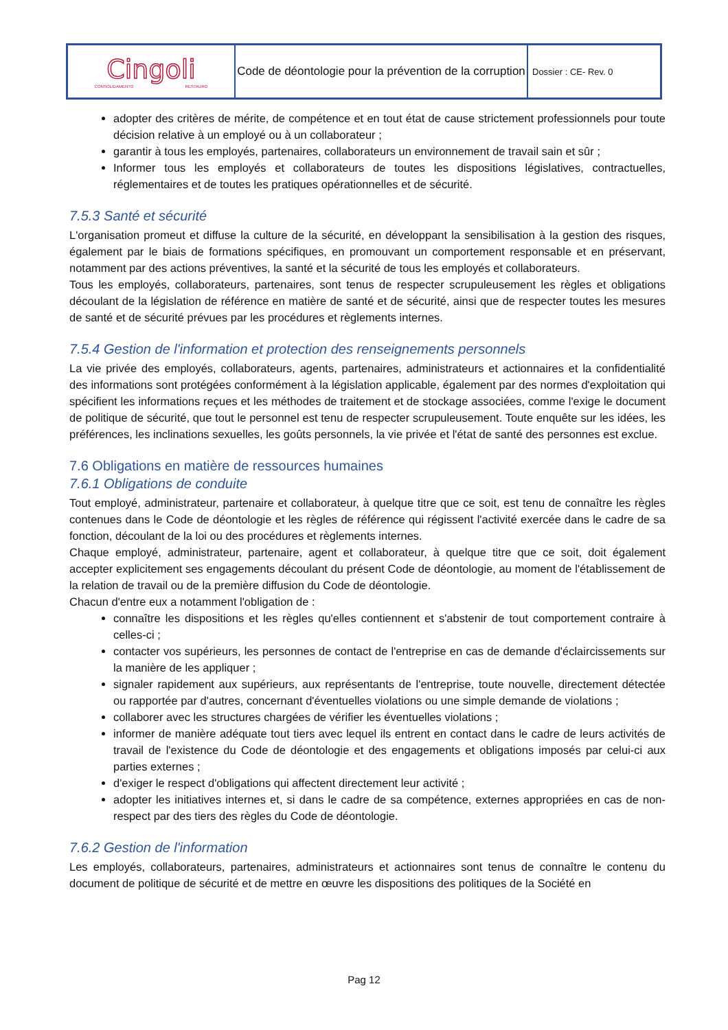| Cingoli CONSOLIDAMENTO RESTAURO | Code de déontologie pour la prévention de la corruption | Dossier : CE- Rev. 0 |
adopter des critères de mérite, de compétence et en tout état de cause strictement professionnels pour toute décision relative à un employé ou à un collaborateur ;
garantir à tous les employés, partenaires, collaborateurs un environnement de travail sain et sûr ;
Informer tous les employés et collaborateurs de toutes les dispositions législatives, contractuelles, réglementaires et de toutes les pratiques opérationnelles et de sécurité.
7.5.3 Santé et sécurité
L'organisation promeut et diffuse la culture de la sécurité, en développant la sensibilisation à la gestion des risques, également par le biais de formations spécifiques, en promouvant un comportement responsable et en préservant, notamment par des actions préventives, la santé et la sécurité de tous les employés et collaborateurs.
Tous les employés, collaborateurs, partenaires, sont tenus de respecter scrupuleusement les règles et obligations découlant de la législation de référence en matière de santé et de sécurité, ainsi que de respecter toutes les mesures de santé et de sécurité prévues par les procédures et règlements internes.
7.5.4 Gestion de l'information et protection des renseignements personnels
La vie privée des employés, collaborateurs, agents, partenaires, administrateurs et actionnaires et la confidentialité des informations sont protégées conformément à la législation applicable, également par des normes d'exploitation qui spécifient les informations reçues et les méthodes de traitement et de stockage associées, comme l'exige le document de politique de sécurité, que tout le personnel est tenu de respecter scrupuleusement. Toute enquête sur les idées, les préférences, les inclinations sexuelles, les goûts personnels, la vie privée et l'état de santé des personnes est exclue.
7.6 Obligations en matière de ressources humaines
7.6.1 Obligations de conduite
Tout employé, administrateur, partenaire et collaborateur, à quelque titre que ce soit, est tenu de connaître les règles contenues dans le Code de déontologie et les règles de référence qui régissent l'activité exercée dans le cadre de sa fonction, découlant de la loi ou des procédures et règlements internes.
Chaque employé, administrateur, partenaire, agent et collaborateur, à quelque titre que ce soit, doit également accepter explicitement ses engagements découlant du présent Code de déontologie, au moment de l'établissement de la relation de travail ou de la première diffusion du Code de déontologie.
Chacun d'entre eux a notamment l'obligation de :
connaître les dispositions et les règles qu'elles contiennent et s'abstenir de tout comportement contraire à celles-ci ;
contacter vos supérieurs, les personnes de contact de l'entreprise en cas de demande d'éclaircissements sur la manière de les appliquer ;
signaler rapidement aux supérieurs, aux représentants de l'entreprise, toute nouvelle, directement détectée ou rapportée par d'autres, concernant d'éventuelles violations ou une simple demande de violations ;
collaborer avec les structures chargées de vérifier les éventuelles violations ;
informer de manière adéquate tout tiers avec lequel ils entrent en contact dans le cadre de leurs activités de travail de l'existence du Code de déontologie et des engagements et obligations imposés par celui-ci aux parties externes ;
d'exiger le respect d'obligations qui affectent directement leur activité ;
adopter les initiatives internes et, si dans le cadre de sa compétence, externes appropriées en cas de non-respect par des tiers des règles du Code de déontologie.
7.6.2 Gestion de l'information
Les employés, collaborateurs, partenaires, administrateurs et actionnaires sont tenus de connaître le contenu du document de politique de sécurité et de mettre en œuvre les dispositions des politiques de la Société en
Pag 12